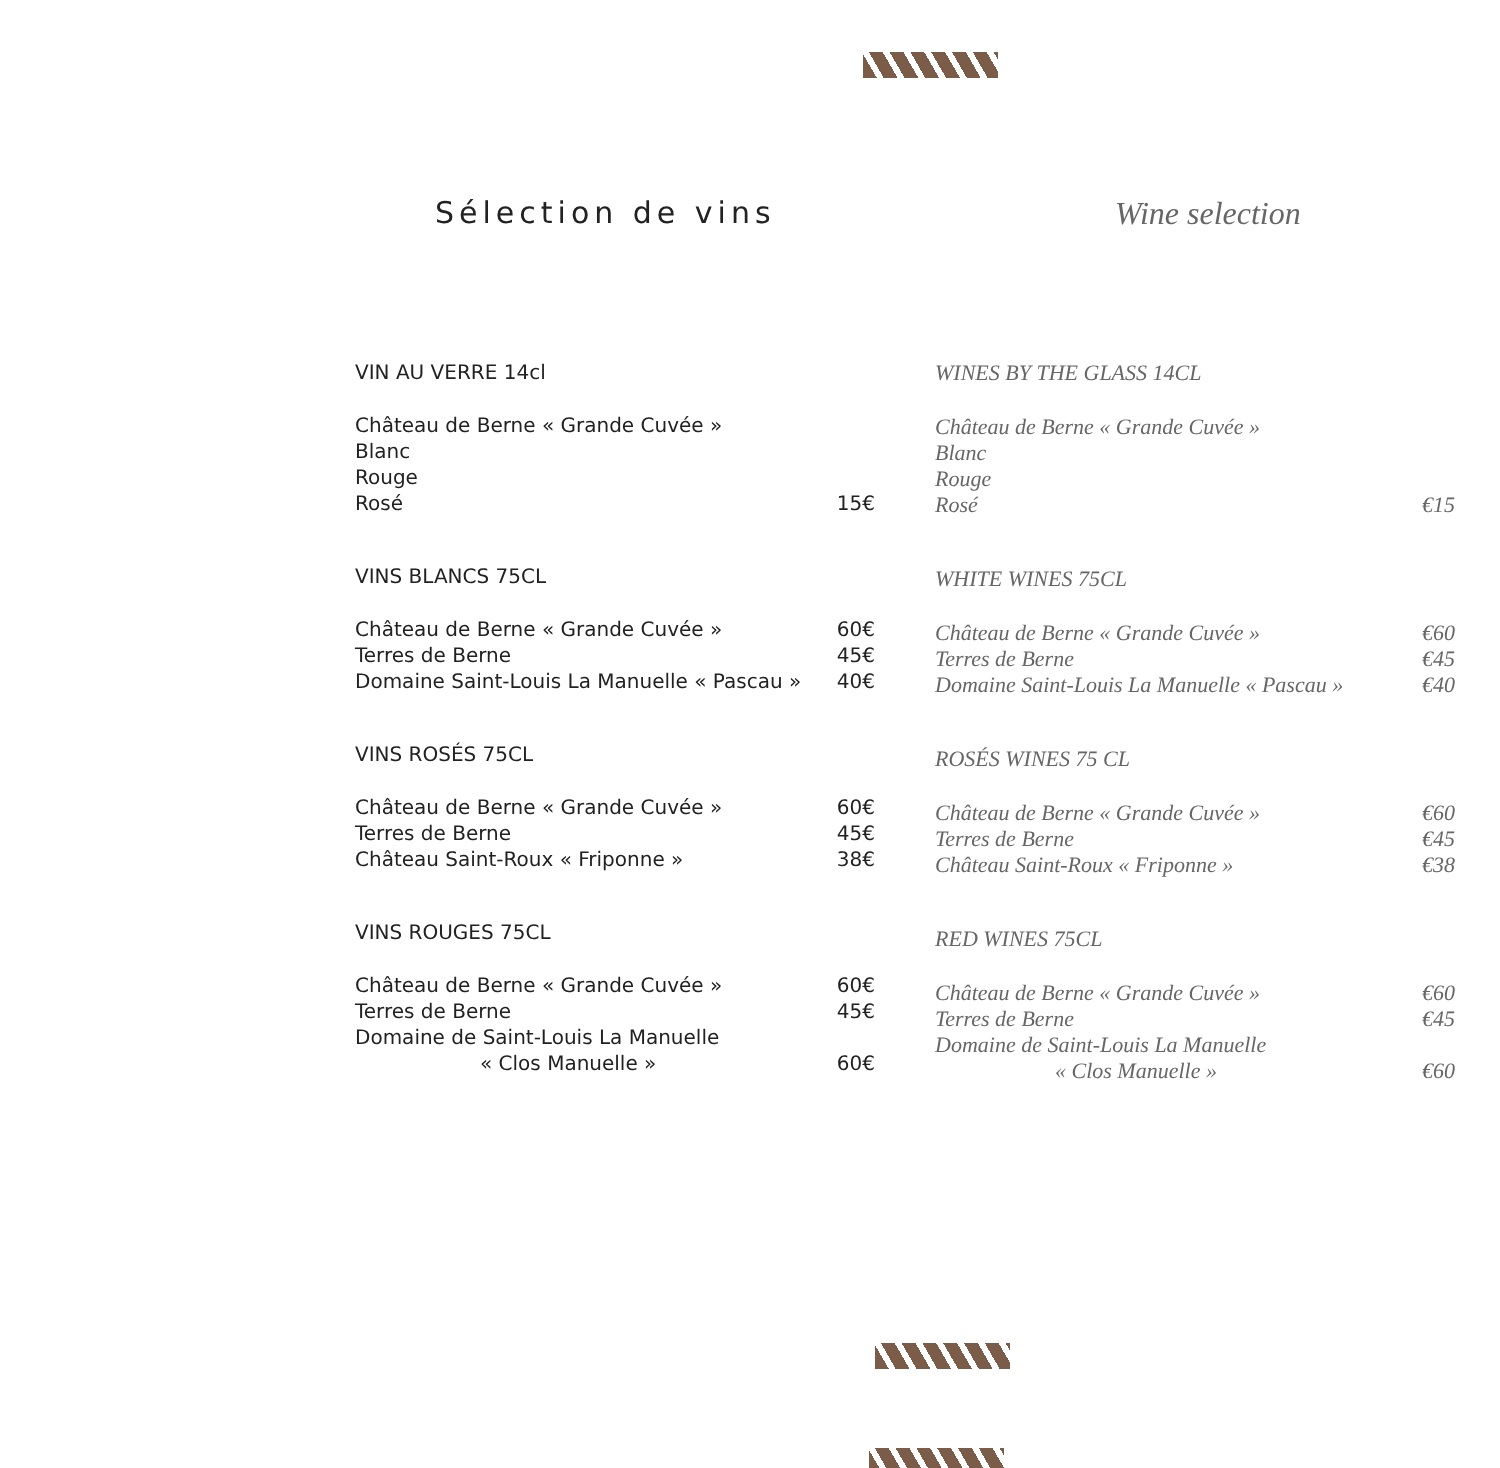Sélection de vins
VIN AU VERRE 14cl
Château de Berne « Grande Cuvée »
Blanc
Rouge
Rosé 15€
VINS BLANCS 75CL
Château de Berne « Grande Cuvée » 60€
Terres de Berne 45€
Domaine Saint-Louis La Manuelle « Pascau » 40€
VINS ROSÉS 75CL
Château de Berne « Grande Cuvée » 60€
Terres de Berne 45€
Château Saint-Roux « Friponne » 38€
VINS ROUGES 75CL
Château de Berne « Grande Cuvée » 60€
Terres de Berne 45€
Domaine de Saint-Louis La Manuelle
« Clos Manuelle » 60€
Wine selection
WINES BY THE GLASS 14CL
Château de Berne « Grande Cuvée »
Blanc
Rouge
Rosé €15
WHITE WINES 75CL
Château de Berne « Grande Cuvée » €60
Terres de Berne €45
Domaine Saint-Louis La Manuelle « Pascau » €40
ROSÉS WINES 75 CL
Château de Berne « Grande Cuvée » €60
Terres de Berne €45
Château Saint-Roux « Friponne » €38
RED WINES 75CL
Château de Berne « Grande Cuvée » €60
Terres de Berne €45
Domaine de Saint-Louis La Manuelle
« Clos Manuelle » €60